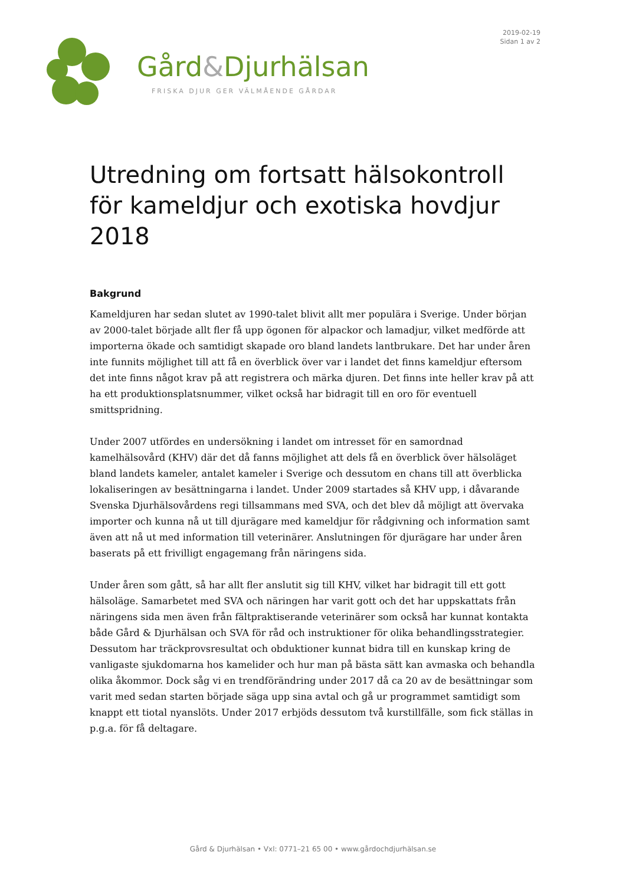2019-02-19
Sidan 1 av 2
Gård&Djurhälsan
FRISKA DJUR GER VÄLMÅENDE GÅRDAR
Utredning om fortsatt hälsokontroll för kameldjur och exotiska hovdjur 2018
Bakgrund
Kameldjuren har sedan slutet av 1990-talet blivit allt mer populära i Sverige. Under början av 2000-talet började allt fler få upp ögonen för alpackor och lamadjur, vilket medförde att importerna ökade och samtidigt skapade oro bland landets lantbrukare. Det har under åren inte funnits möjlighet till att få en överblick över var i landet det finns kameldjur eftersom det inte finns något krav på att registrera och märka djuren. Det finns inte heller krav på att ha ett produktionsplatsnummer, vilket också har bidragit till en oro för eventuell smittspridning.
Under 2007 utfördes en undersökning i landet om intresset för en samordnad kamelhälsovård (KHV) där det då fanns möjlighet att dels få en överblick över hälsoläget bland landets kameler, antalet kameler i Sverige och dessutom en chans till att överblicka lokaliseringen av besättningarna i landet. Under 2009 startades så KHV upp, i dåvarande Svenska Djurhälsovårdens regi tillsammans med SVA, och det blev då möjligt att övervaka importer och kunna nå ut till djurägare med kameldjur för rådgivning och information samt även att nå ut med information till veterinärer. Anslutningen för djurägare har under åren baserats på ett frivilligt engagemang från näringens sida.
Under åren som gått, så har allt fler anslutit sig till KHV, vilket har bidragit till ett gott hälsoläge. Samarbetet med SVA och näringen har varit gott och det har uppskattats från näringens sida men även från fältpraktiserande veterinärer som också har kunnat kontakta både Gård & Djurhälsan och SVA för råd och instruktioner för olika behandlingsstrategier. Dessutom har träckprovsresultat och obduktioner kunnat bidra till en kunskap kring de vanligaste sjukdomarna hos kamelider och hur man på bästa sätt kan avmaska och behandla olika åkommor. Dock såg vi en trendförändring under 2017 då ca 20 av de besättningar som varit med sedan starten började säga upp sina avtal och gå ur programmet samtidigt som knappt ett tiotal nyanslöts. Under 2017 erbjöds dessutom två kurstillfälle, som fick ställas in p.g.a. för få deltagare.
Gård & Djurhälsan • Vxl: 0771–21 65 00 • www.gårdochdjurhälsan.se